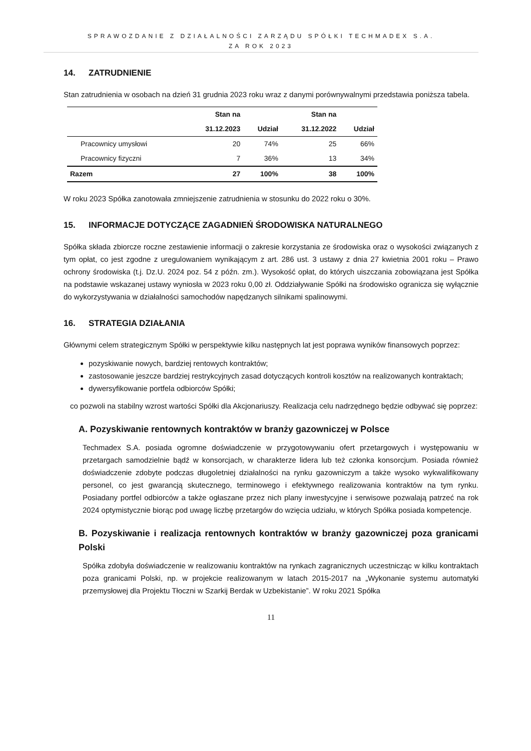SPRAWOZDANIE Z DZIAŁALNOŚCI ZARZĄDU SPÓŁKI TECHMADEX S.A.
ZA ROK 2023
14. ZATRUDNIENIE
Stan zatrudnienia w osobach na dzień 31 grudnia 2023 roku wraz z danymi porównywalnymi przedstawia poniższa tabela.
| | Stan na | | Stan na | |
| --- | --- | --- | --- | --- |
| | 31.12.2023 | Udział | 31.12.2022 | Udział |
| Pracownicy umysłowi | 20 | 74% | 25 | 66% |
| Pracownicy fizyczni | 7 | 36% | 13 | 34% |
| Razem | 27 | 100% | 38 | 100% |
W roku 2023 Spółka zanotowała zmniejszenie zatrudnienia w stosunku do 2022 roku o 30%.
15. INFORMACJE DOTYCZĄCE ZAGADNIEŃ ŚRODOWISKA NATURALNEGO
Spółka składa zbiorcze roczne zestawienie informacji o zakresie korzystania ze środowiska oraz o wysokości związanych z tym opłat, co jest zgodne z uregulowaniem wynikającym z art. 286 ust. 3 ustawy z dnia 27 kwietnia 2001 roku – Prawo ochrony środowiska (t.j. Dz.U. 2024 poz. 54 z późn. zm.). Wysokość opłat, do których uiszczania zobowiązana jest Spółka na podstawie wskazanej ustawy wyniosła w 2023 roku 0,00 zł. Oddziaływanie Spółki na środowisko ogranicza się wyłącznie do wykorzystywania w działalności samochodów napędzanych silnikami spalinowymi.
16. STRATEGIA DZIAŁANIA
Głównymi celem strategicznym Spółki w perspektywie kilku następnych lat jest poprawa wyników finansowych poprzez:
pozyskiwanie nowych, bardziej rentowych kontraktów;
zastosowanie jeszcze bardziej restrykcyjnych zasad dotyczących kontroli kosztów na realizowanych kontraktach;
dywersyfikowanie portfela odbiorców Spółki;
co pozwoli na stabilny wzrost wartości Spółki dla Akcjonariuszy. Realizacja celu nadrzędnego będzie odbywać się poprzez:
A. Pozyskiwanie rentownych kontraktów w branży gazowniczej w Polsce
Techmadex S.A. posiada ogromne doświadczenie w przygotowywaniu ofert przetargowych i występowaniu w przetargach samodzielnie bądź w konsorcjach, w charakterze lidera lub też członka konsorcjum. Posiada również doświadczenie zdobyte podczas długoletniej działalności na rynku gazowniczym a także wysoko wykwalifikowany personel, co jest gwarancją skutecznego, terminowego i efektywnego realizowania kontraktów na tym rynku. Posiadany portfel odbiorców a także ogłaszane przez nich plany inwestycyjne i serwisowe pozwalają patrzeć na rok 2024 optymistycznie biorąc pod uwagę liczbę przetargów do wzięcia udziału, w których Spółka posiada kompetencje.
B. Pozyskiwanie i realizacja rentownych kontraktów w branży gazowniczej poza granicami Polski
Spółka zdobyła doświadczenie w realizowaniu kontraktów na rynkach zagranicznych uczestnicząc w kilku kontraktach poza granicami Polski, np. w projekcie realizowanym w latach 2015-2017 na „Wykonanie systemu automatyki przemysłowej dla Projektu Tłoczni w Szarkij Berdak w Uzbekistanie”. W roku 2021 Spółka
11